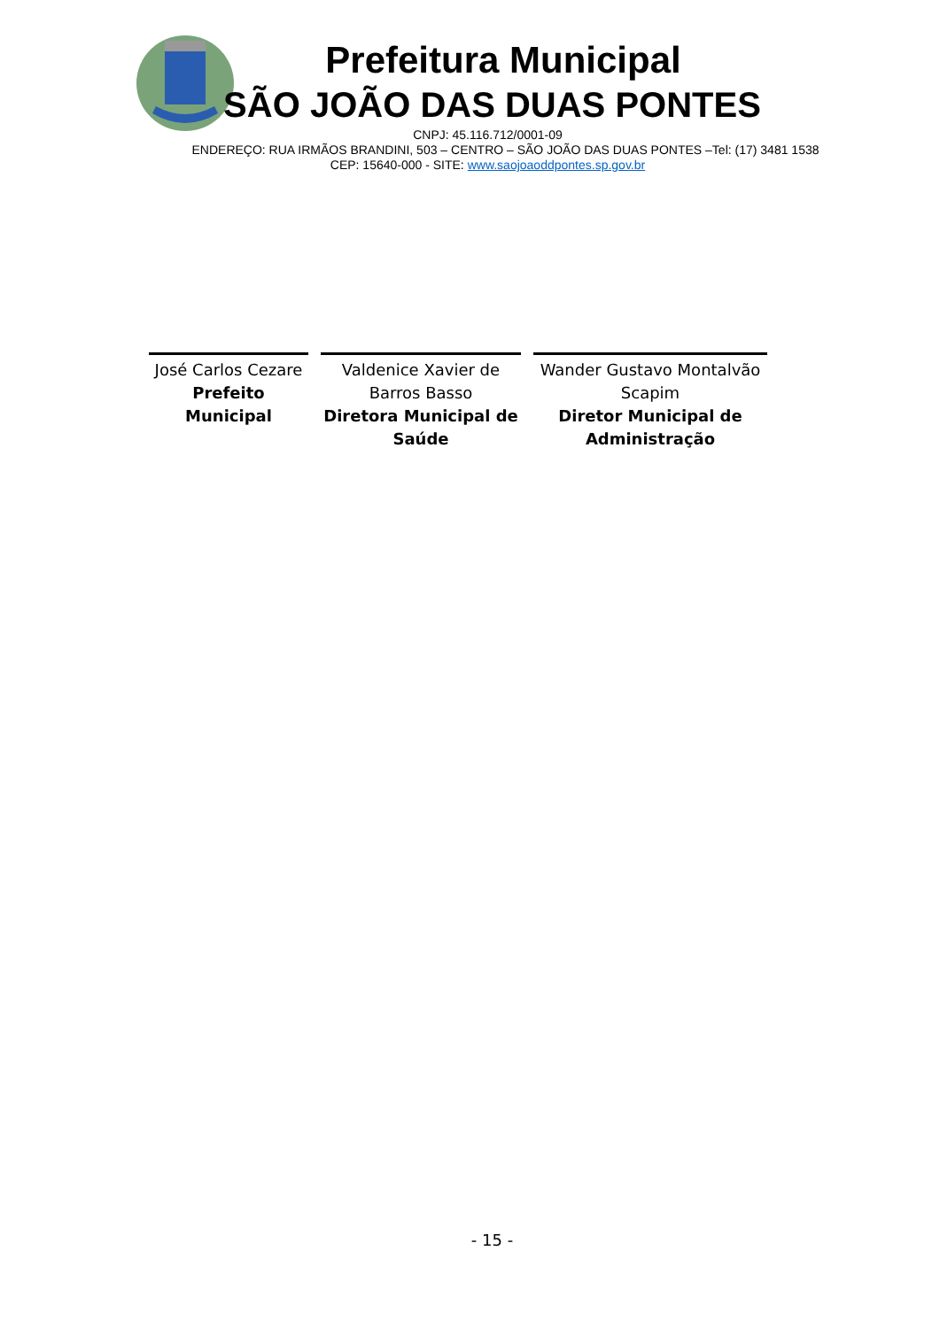Prefeitura Municipal
SÃO JOÃO DAS DUAS PONTES
CNPJ: 45.116.712/0001-09
ENDEREÇO: RUA IRMÃOS BRANDINI, 503 – CENTRO – SÃO JOÃO DAS DUAS PONTES –Tel: (17) 3481 1538
CEP: 15640-000 - SITE: www.saojoaoddpontes.sp.gov.br
José Carlos Cezare
Prefeito Municipal
Valdenice Xavier de Barros Basso
Diretora Municipal de Saúde
Wander Gustavo Montalvão Scapim
Diretor Municipal de Administração
- 15 -